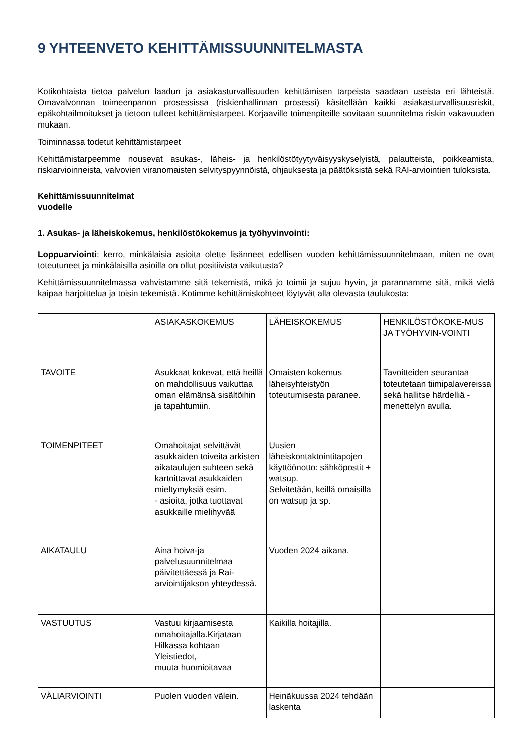9 YHTEENVETO KEHITTÄMISSUUNNITELMASTA
Kotikohtaista tietoa palvelun laadun ja asiakasturvallisuuden kehittämisen tarpeista saadaan useista eri lähteistä. Omavalvonnan toimeenpanon prosessissa (riskienhallinnan prosessi) käsitellään kaikki asiakasturvallisuusriskit, epäkohtailmoitukset ja tietoon tulleet kehittämistarpeet. Korjaaville toimenpiteille sovitaan suunnitelma riskin vakavuuden mukaan.
Toiminnassa todetut kehittämistarpeet
Kehittämistarpeemme nousevat asukas-, läheis- ja henkilöstötyytyväisyyskyselyistä, palautteista, poikkeamista, riskiarvioinneista, valvovien viranomaisten selvityspyynnöistä, ohjauksesta ja päätöksistä sekä RAI-arviointien tuloksista.
Kehittämissuunnitelmat
vuodelle
1. Asukas- ja läheiskokemus, henkilöstökokemus ja työhyvinvointi:
Loppuarviointi: kerro, minkälaisia asioita olette lisänneet edellisen vuoden kehittämissuunnitelmaan, miten ne ovat toteutuneet ja minkälaisilla asioilla on ollut positiivista vaikutusta?
Kehittämissuunnitelmassa vahvistamme sitä tekemistä, mikä jo toimii ja sujuu hyvin, ja parannamme sitä, mikä vielä kaipaa harjoittelua ja toisin tekemistä. Kotimme kehittämiskohteet löytyvät alla olevasta taulukosta:
| | ASIAKASKOKEMUS | LÄHEISKOKEMUS | HENKILÖSTÖKOKE-MUS JA TYÖHYVIN-VOINTI |
| TAVOITE | Asukkaat kokevat, että heillä on mahdollisuus vaikuttaa oman elämänsä sisältöihin ja tapahtumiin. | Omaisten kokemus läheisyhteistyön toteutumisesta paranee. | Tavoitteiden seurantaa toteutetaan tiimipalavereissa sekä hallitse härdelliä -menettelyn avulla. |
| TOIMENPITEET | Omahoitajat selvittävät asukkaiden toiveita arkisten aikataulujen suhteen sekä kartoittavat asukkaiden mieltymyksiä esim. - asioita, jotka tuottavat asukkaille mielihyvää | Uusien läheiskontaktointitapojen käyttöönotto: sähköpostit + watsup. Selvitetään, keillä omaisilla on watsup ja sp. | |
| AIKATAULU | Aina hoiva-ja palvelusuunnitelmaa päivitettäessä ja Rai-arviointijakson yhteydessä. | Vuoden 2024 aikana. | |
| VASTUUTUS | Vastuu kirjaamisesta omahoitajalla.Kirjataan Hilkassa kohtaan Yleistiedot, muuta huomioitavaa | Kaikilla hoitajilla. | |
| VÄLIARVIOINTI | Puolen vuoden välein. | Heinäkuussa 2024 tehdään laskenta | |